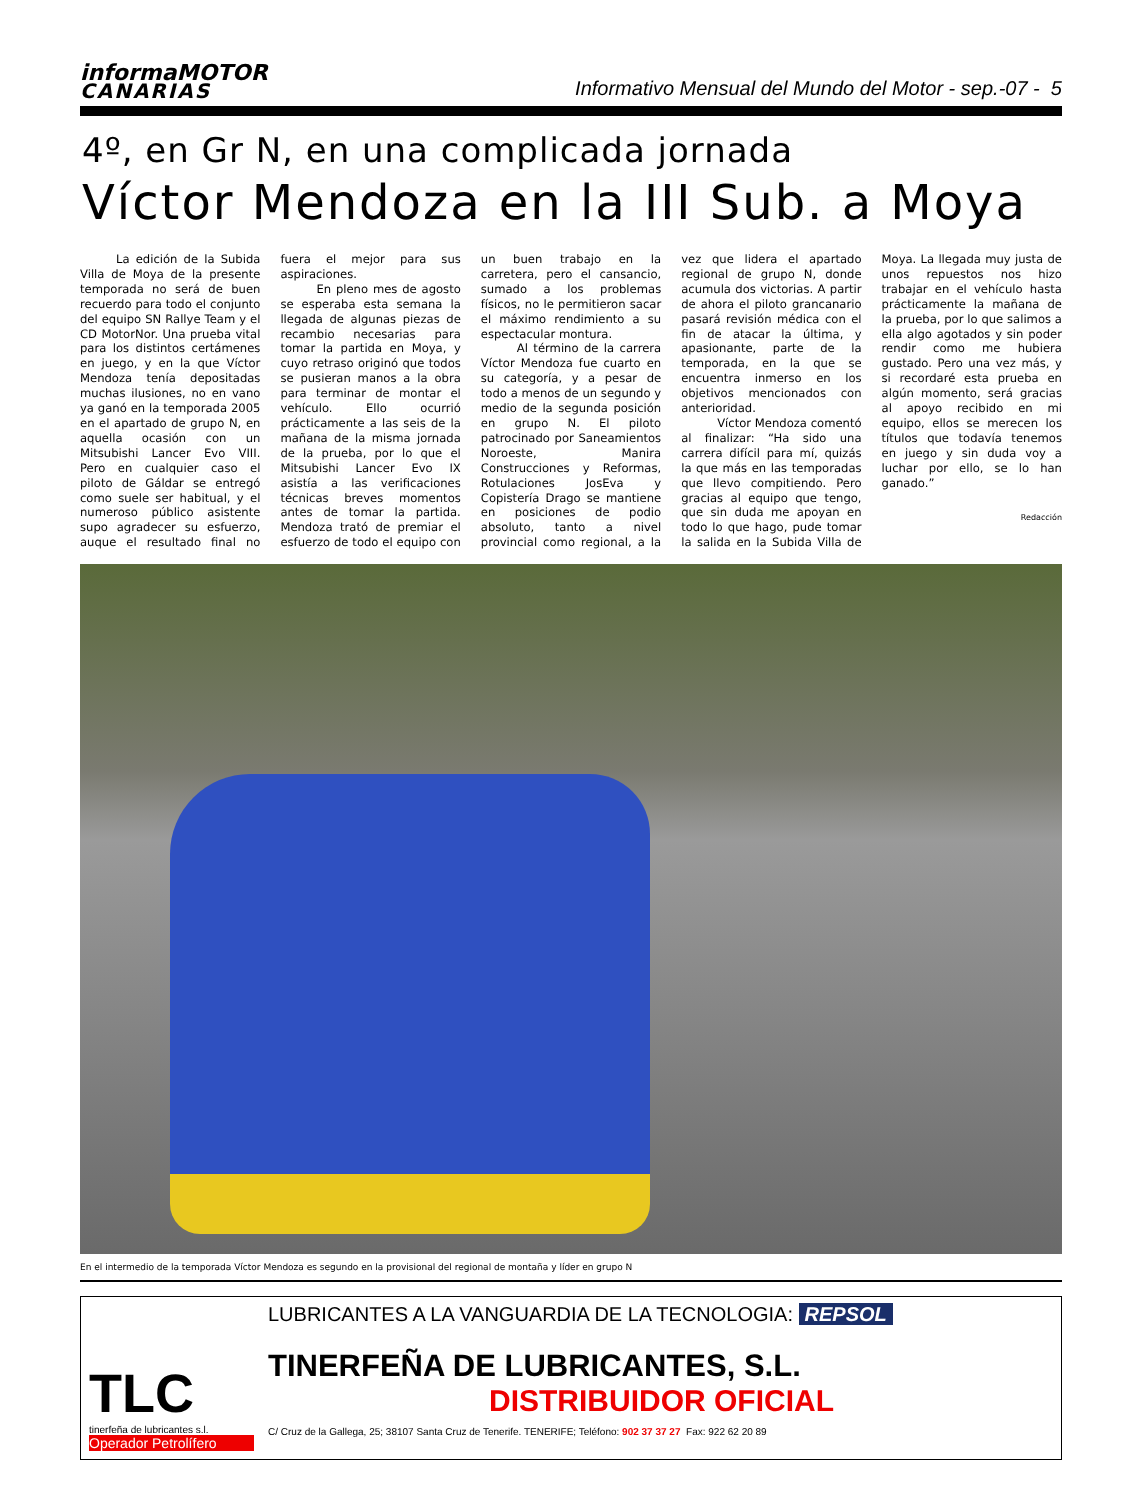informaMOTOR
CANARIAS
Informativo Mensual del Mundo del Motor - sep.-07 - 5
4º, en Gr N, en una complicada jornada
Víctor Mendoza en la III Sub. a Moya
La edición de la Subida Villa de Moya de la presente temporada no será de buen recuerdo para todo el conjunto del equipo SN Rallye Team y el CD MotorNor. Una prueba vital para los distintos certámenes en juego, y en la que Víctor Mendoza tenía depositadas muchas ilusiones, no en vano ya ganó en la temporada 2005 en el apartado de grupo N, en aquella ocasión con un Mitsubishi Lancer Evo VIII. Pero en cualquier caso el piloto de Gáldar se entregó como suele ser habitual, y el numeroso público asistente supo agradecer su esfuerzo, auque el resultado final no fuera el mejor para sus aspiraciones.
En pleno mes de agosto se esperaba esta semana la llegada de algunas piezas de recambio necesarias para tomar la partida en Moya, y cuyo retraso originó que todos se pusieran manos a la obra para terminar de montar el vehículo. Ello ocurrió prácticamente a las seis de la mañana de la misma jornada de la prueba, por lo que el Mitsubishi Lancer Evo IX asistía a las verificaciones técnicas breves momentos antes de tomar la partida. Mendoza trató de premiar el esfuerzo de todo el equipo con un buen trabajo en la carretera, pero el cansancio, sumado a los problemas físicos, no le permitieron sacar el máximo rendimiento a su espectacular montura.
Al término de la carrera Víctor Mendoza fue cuarto en su categoría, y a pesar de todo a menos de un segundo y medio de la segunda posición en grupo N. El piloto patrocinado por Saneamientos Noroeste, Manira Construcciones y Reformas, Rotulaciones JosEva y Copistería Drago se mantiene en posiciones de podio absoluto, tanto a nivel provincial como regional, a la vez que lidera el apartado regional de grupo N, donde acumula dos victorias. A partir de ahora el piloto grancanario pasará revisión médica con el fin de atacar la última, y apasionante, parte de la temporada, en la que se encuentra inmerso en los objetivos mencionados con anterioridad.
Víctor Mendoza comentó al finalizar: “Ha sido una carrera difícil para mí, quizás la que más en las temporadas que llevo compitiendo. Pero gracias al equipo que tengo, que sin duda me apoyan en todo lo que hago, pude tomar la salida en la Subida Villa de Moya. La llegada muy justa de unos repuestos nos hizo trabajar en el vehículo hasta prácticamente la mañana de la prueba, por lo que salimos a ella algo agotados y sin poder rendir como me hubiera gustado. Pero una vez más, y si recordaré esta prueba en algún momento, será gracias al apoyo recibido en mi equipo, ellos se merecen los títulos que todavía tenemos en juego y sin duda voy a luchar por ello, se lo han ganado.”
Redacción
En el intermedio de la temporada Víctor Mendoza es segundo en la provisional del regional de montaña y líder en grupo N
TLC
tinerfeña de lubricantes s.l.
Operador Petrolífero
LUBRICANTES A LA VANGUARDIA DE LA TECNOLOGIA: REPSOL
TINERFEÑA DE LUBRICANTES, S.L.
DISTRIBUIDOR OFICIAL
C/ Cruz de la Gallega, 25; 38107 Santa Cruz de Tenerife. TENERIFE; Teléfono: 902 37 37 27 Fax: 922 62 20 89